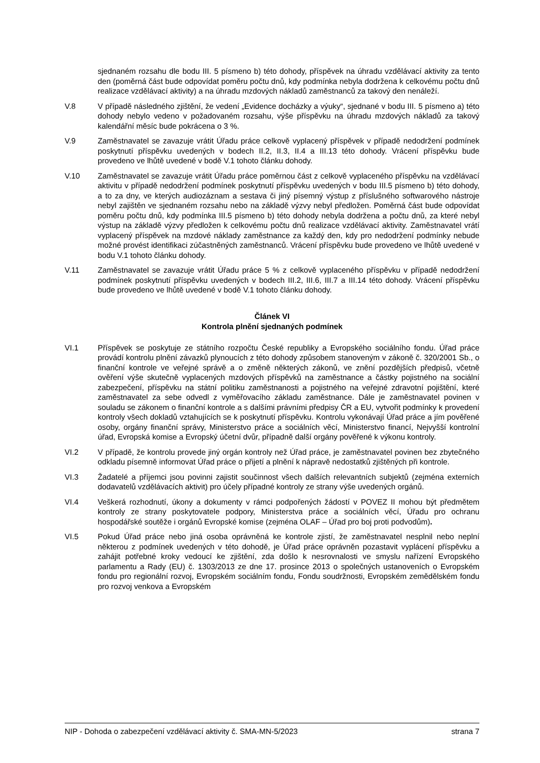sjednaném rozsahu dle bodu III. 5 písmeno b) této dohody, příspěvek na úhradu vzdělávací aktivity za tento den (poměrná část bude odpovídat poměru počtu dnů, kdy podmínka nebyla dodržena k celkovému počtu dnů realizace vzdělávací aktivity) a na úhradu mzdových nákladů zaměstnanců za takový den nenáleží.
V.8 V případě následného zjištění, že vedení „Evidence docházky a výuky“, sjednané v bodu III. 5 písmeno a) této dohody nebylo vedeno v požadovaném rozsahu, výše příspěvku na úhradu mzdových nákladů za takový kalendářní měsíc bude pokrácena o 3 %.
V.9 Zaměstnavatel se zavazuje vrátit Úřadu práce celkově vyplacený příspěvek v případě nedodržení podmínek poskytnutí příspěvku uvedených v bodech II.2, II.3, II.4 a III.13 této dohody. Vrácení příspěvku bude provedeno ve lhůtě uvedené v bodě V.1 tohoto článku dohody.
V.10 Zaměstnavatel se zavazuje vrátit Úřadu práce poměrnou část z celkově vyplaceného příspěvku na vzdělávací aktivitu v případě nedodržení podmínek poskytnutí příspěvku uvedených v bodu III.5 písmeno b) této dohody, a to za dny, ve kterých audiozáznam a sestava či jiný písemný výstup z příslušného softwarového nástroje nebyl zajištěn ve sjednaném rozsahu nebo na základě výzvy nebyl předložen. Poměrná část bude odpovídat poměru počtu dnů, kdy podmínka III.5 písmeno b) této dohody nebyla dodržena a počtu dnů, za které nebyl výstup na základě výzvy předložen k celkovému počtu dnů realizace vzdělávací aktivity. Zaměstnavatel vrátí vyplacený příspěvek na mzdové náklady zaměstnance za každý den, kdy pro nedodržení podmínky nebude možné provést identifikaci zúčastněných zaměstnanců. Vrácení příspěvku bude provedeno ve lhůtě uvedené v bodu V.1 tohoto článku dohody.
V.11 Zaměstnavatel se zavazuje vrátit Úřadu práce 5 % z celkově vyplaceného příspěvku v případě nedodržení podmínek poskytnutí příspěvku uvedených v bodech III.2, III.6, III.7 a III.14 této dohody. Vrácení příspěvku bude provedeno ve lhůtě uvedené v bodě V.1 tohoto článku dohody.
Článek VI
Kontrola plnění sjednaných podmínek
VI.1 Příspěvek se poskytuje ze státního rozpočtu České republiky a Evropského sociálního fondu. Úřad práce provádí kontrolu plnění závazků plynoucích z této dohody způsobem stanoveným v zákoně č. 320/2001 Sb., o finanční kontrole ve veřejné správě a o změně některých zákonů, ve znění pozdějších předpisů, včetně ověření výše skutečně vyplacených mzdových příspěvků na zaměstnance a částky pojistného na sociální zabezpečení, příspěvku na státní politiku zaměstnanosti a pojistného na veřejné zdravotní pojištění, které zaměstnavatel za sebe odvedl z vyměřovacího základu zaměstnance. Dále je zaměstnavatel povinen v souladu se zákonem o finanční kontrole a s dalšími právními předpisy ČR a EU, vytvořit podmínky k provedení kontroly všech dokladů vztahujících se k poskytnutí příspěvku. Kontrolu vykonávají Úřad práce a jím pověřené osoby, orgány finanční správy, Ministerstvo práce a sociálních věcí, Ministerstvo financí, Nejvyšší kontrolní úřad, Evropská komise a Evropský účetní dvůr, případně další orgány pověřené k výkonu kontroly.
VI.2 V případě, že kontrolu provede jiný orgán kontroly než Úřad práce, je zaměstnavatel povinen bez zbytečného odkladu písemně informovat Úřad práce o přijetí a plnění k nápravě nedostatků zjištěných při kontrole.
VI.3 Žadatelé a příjemci jsou povinni zajistit součinnost všech dalších relevantních subjektů (zejména externích dodavatelů vzdělávacích aktivit) pro účely případné kontroly ze strany výše uvedených orgánů.
VI.4 Veškerá rozhodnutí, úkony a dokumenty v rámci podpořených žádostí v POVEZ II mohou být předmětem kontroly ze strany poskytovatele podpory, Ministerstva práce a sociálních věcí, Úřadu pro ochranu hospodářské soutěže i orgánů Evropské komise (zejména OLAF – Úřad pro boj proti podvodům).
VI.5 Pokud Úřad práce nebo jiná osoba oprávněná ke kontrole zjistí, že zaměstnavatel nesplnil nebo neplní některou z podmínek uvedených v této dohodě, je Úřad práce oprávněn pozastavit vyplácení příspěvku a zahájit potřebné kroky vedoucí ke zjištění, zda došlo k nesrovnalosti ve smyslu nařízení Evropského parlamentu a Rady (EU) č. 1303/2013 ze dne 17. prosince 2013 o společných ustanoveních o Evropském fondu pro regionální rozvoj, Evropském sociálním fondu, Fondu soudržnosti, Evropském zemědělském fondu pro rozvoj venkova a Evropském
NIP - Dohoda o zabezpečení vzdělávací aktivity č. SMA-MN-5/2023 strana 7